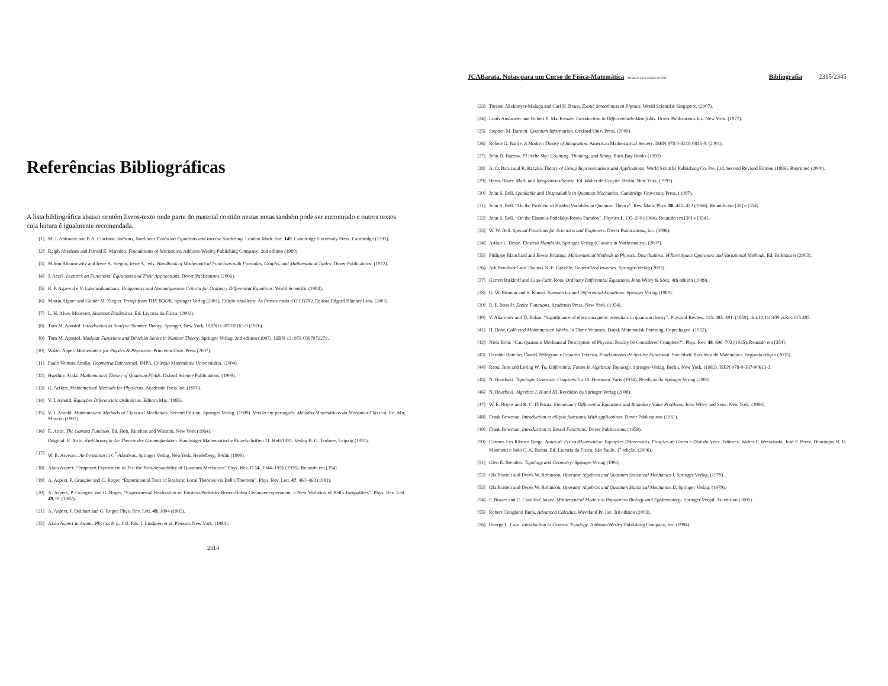Referências Bibliográficas
A lista bibliográfica abaixo contém livros-texto onde parte do material contido nestas notas também pode ser encontrado e outros textos cuja leitura é igualmente recomendada.
[1] M. J. Ablowitz and P. A. Clarkson. Solitons, Nonlinear Evolution Equations and Inverse Scattering. London Math. Soc. 149, Cambridge University Press, Cambridge (1991).
[2] Ralph Abraham and Jerrold E. Marsden. Foundations of Mechanics. Addison-Wesley Publishing Company; 2nd edition (1980).
[3] Milton Abramowitz and Irene A. Stegun, Irene A., eds. Handbook of Mathematical Functions with Formulas, Graphs, and Mathematical Tables. Dover Publications. (1972).
[4] J. Aczél. Lectures on Functional Equations and Their Applications. Dover Publications (2006).
[5] R. P. Agarwal e V. Lakshmikantham. Uniqueness and Nonuniqueness Criteria for Ordinary Differential Equations. World Scientific (1993).
[6] Martin Aigner and Günter M. Ziegler. Proofs from THE BOOK. Springer Verlag (2001). Edição brasileira: As Provas estão n'O LIVRO. Editora Edgard Blücher Ltda. (2002).
[7] L. H. Alves Monteiro. Sistemas Dinâmicos. Ed. Livraria da Física. (2002).
[8] Tom M. Apostol. Introduction to Analytic Number Theory. Springer, New York, ISBN 0-387-90163-9 (1976).
[9] Tom M. Apostol. Modular Functions and Dirichlet Series in Number Theory. Springer Verlag; 2nd edition (1997). ISBN-13: 978-0387971278.
[10] Walter Appel. Mathematics for Physics & Physicists. Princeton Univ. Press (2007).
[11] Paulo Ventura Araújo. Geometria Diferencial. IMPA. Coleção Matemática Universitária. (2004).
[12] Huzihiro Araki. Mathematical Theory of Quantum Fields. Oxford Science Publications. (1999).
[13] G. Arfken. Mathematical Methods for Physicists. Academic Press Inc. (1970).
[14] V. I. Arnold. Equações Diferenciais Ordinárias. Editora Mir. (1985).
[15] V. I. Arnold. Mathematical Methods of Classical Mechanics. Second Edition. Springer Verlag. (1989). Versão em português: Métodos Matemáticos da Mecânica Clássica. Ed. Mir, Moscou (1987).
[16] E. Artin. The Gamma Function. Ed. Holt, Rinehart and Winston, New York (1964).
Original: E. Artin. Einführung in die Theorie der Gammafunktion. Hamburger Mathematische Einzelschriften 11. Heft/1931. Verlag B. G. Teubner, Leipzig (1931).
[17] W. B. Arveson. An Invitation to C<sup>*</sup>-Algebras. Springer Verlag, NewYork, Heidelberg, Berlin (1998).
[18] Alain Aspect. “Proposed Experiment to Test the Non-Separability of Quantum Mechanics” Phys. Rev. D 14, 1944–1951 (1976). Reunido em [354].
[19] A. Aspect, P. Grangier and G. Roger, “Experimental Tests of Realistic Local Theories via Bell's Theorem”. Phys. Rev. Lett. 47, 460–463 (1981).
[20] A. Aspect, P. Grangier and G. Roger, “Experimental Realization of Einstein-Podolsky-Rosen-Bohm Gedankenexperiment: a New Violation of Bell's Inequalities”. Phys. Rev. Lett. 49, 91 (1982).
[21] A. Aspect, J. Dalibart and G. Roger, Phys. Rev. Lett. 49, 1804 (1982).
[22] Alain Aspect in Atomic Physics 8, p. 103. Eds. I. Lindgren et al. Plenum, New York. (1983).
2314
JCABarata. Notas para um Curso de Física-Matemática Versão de 23 de outubro de 2017. Bibliografia 2315/2345
[23] Torsten Aßelmeyer-Maluga and Carl H. Brans. Exotic Smoothness in Physics. World Scientific Singapore, (2007).
[24] Louis Auslander and Robert E. MacKenzie. Introduction to Differentiable Manifolds. Dover Publications Inc. New York. (1977).
[25] Stephen M. Barnett. Quantum Information. Orxford Univ. Press. (2009).
[26] Robert G. Bartle. A Modern Theory of Integration. American Mathematical Society. ISBN 978-0-8218-0845-0. (2001).
[27] John D. Barrow. PI in the Sky: Counting, Thinking, and Being. Back Bay Books (1992)
[28] A. O. Barut and R. Raczka. Theory of Group Representations and Applications. World Scintific Publishing Co. Pte. Ltd. Second Revised Edition (1986). Reprinted (2000).
[29] Heinz Bauer. Maß- und Integrationstheorie. Ed. Walter de Gruyter. Berlin, New York. (1992).
[30] John S. Bell. Speakable and Unspeakable in Quantum Mechanics. Cambridge University Press, (1987).
[31] John S. Bell. “On the Problem of Hidden Variables in Quantum Theory”. Rev. Math. Phys. 86, 447–452 (1966). Reunido em [30] e [354].
[32] John S. Bell. “On the Einstein-Podolsky-Rosen Paradox”. Physics 1, 195–200 (1964). Reunido em [30] e [354].
[33] W. W. Bell. Special Functions for Scientists and Engineers. Dover Publications, Inc. (1996).
[34] Arthur L. Besse. Einstein Manifolds. Springer Verlag (Classics in Mathematics), (2007).
[35] Philippe Blanchard and Erwin Brüning. Mathematical Methods in Physics. Distributions, Hilbert Space Operators and Variational Methods. Ed. Birkhäuser (2003).
[36] Adi Ben-Israel and Thomas N. E. Greville. Generalized Inverses. Springer-Verlag (2003).
[37] Garrett Birkhoff and Gian-Carlo Rota. Ordinary Differential Equations. John Wiley & Sons, 4th edition (1989).
[38] G. W. Bluman and S. Kumei. Symmetries and Differential Equations. Springer Verlag (1989).
[39] R. P. Boas Jr. Entire Functions. Academis Press. New York. (1954).
[40] Y. Aharonov and D. Bohm. “Significance of electromagnetic potentials in quantum theory”. Physical Review. 115: 485–491. (1959). doi:10.1103/PhysRev.115.485.
[41] H. Bohr. Collected Mathematical Works. In Three Volumes. Dansk Matematisk Forening. Copenhagen. (1952).
[42] Niels Bohr. “Can Quantum Mechanical Description of Physical Reality be Considered Complete?”. Phys. Rev. 48, 696–702 (1935). Reunido em [354].
[43] Geraldo Botelho, Daniel Pellegrino e Eduardo Teixeira. Fundamentos de Análise Funcional. Sociedade Brasileira de Matemática. Segunda edição (2015).
[44] Raoul Bott and Loring W. Tu, Differential Forms in Algebraic Topology. Springer-Verlag, Berlin, New York, (1982). ISBN 978-0-387-90613-3.
[45] N. Bourbaki. Topologie Generale. Chapitres 5 a 10. Hermann, Paris (1974). Reedição da Springer Verlag (2006).
[46] N. Bourbaki. Algeebra I, II and III. Reedição da Springer Verlag (2008).
[47] W. E. Boyce and R. C. DiPrima. Elementary Differential Equations and Boundary Value Problems. John Wiley and Sons. New York. (1986).
[48] Frank Bowman. Introduction to elliptic functions. With applications. Dover Publications (1961).
[49] Frank Bowman. Introduction to Bessel Functions. Dover Publications (1958).
[50] Carmen Lys Ribeiro Braga. Notas de Física-Matemática: Equações Diferenciais, Funções de Green e Distribuições. Editores: Walter F. Wreszinski, José F. Perez, Domingos H. U. Marchetti e João C. A. Barata. Ed. Livraria da Física, São Paulo. 1<sup>a</sup> edição, (2006).
[51] Glen E. Brendon. Topology and Geometry. Springer Verlag (1993).
[52] Ola Bratteli and Derek W. Robinson. Operator Algebras and Quantum Statistical Mechanics I. Springer Verlag. (1979).
[53] Ola Bratteli and Derek W. Robinson. Operator Algebras and Quantum Statistical Mechanics II. Springer Verlag. (1979).
[54] F. Brauer and C. Castillo-Chávez. Mathematical Models in Population Biology and Epidemiology. Springer Vergal. 1st edition (2001).
[55] Robert Creighton Buck. Advanced Calculus. Waveland Pr. Inc. 3rd edition (2003).
[56] George L. Cain. Introduction to General Topology. Addison-Wesley Publishing Company, Inc. (1994).